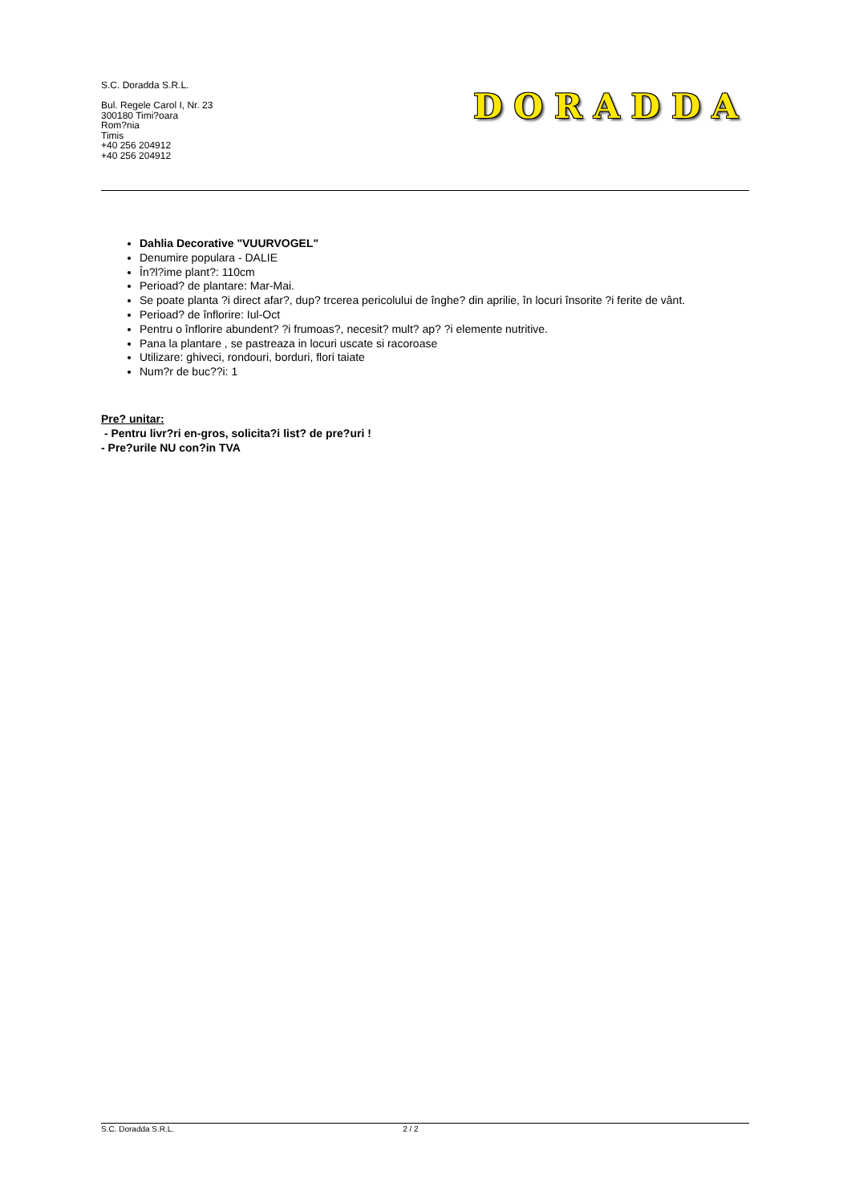S.C. Doradda S.R.L.
Bul. Regele Carol I, Nr. 23
300180 Timi?oara
Rom?nia
Timis
+40 256 204912
+40 256 204912
DORADDA
Dahlia Decorative "VUURVOGEL"
Denumire populara - DALIE
În?l?ime plant?: 110cm
Perioad? de plantare: Mar-Mai.
Se poate planta ?i direct afar?, dup? trcerea pericolului de înghe? din aprilie, în locuri însorite ?i ferite de vânt.
Perioad? de înflorire: Iul-Oct
Pentru o înflorire abundent? ?i frumoas?, necesit? mult? ap? ?i elemente nutritive.
Pana la plantare , se pastreaza in locuri uscate si racoroase
Utilizare: ghiveci, rondouri, borduri, flori taiate
Num?r de buc??i: 1
Pre? unitar:
- Pentru livr?ri en-gros, solicita?i list? de pre?uri !
- Pre?urile NU con?in TVA
S.C. Doradda S.R.L. 2 / 2